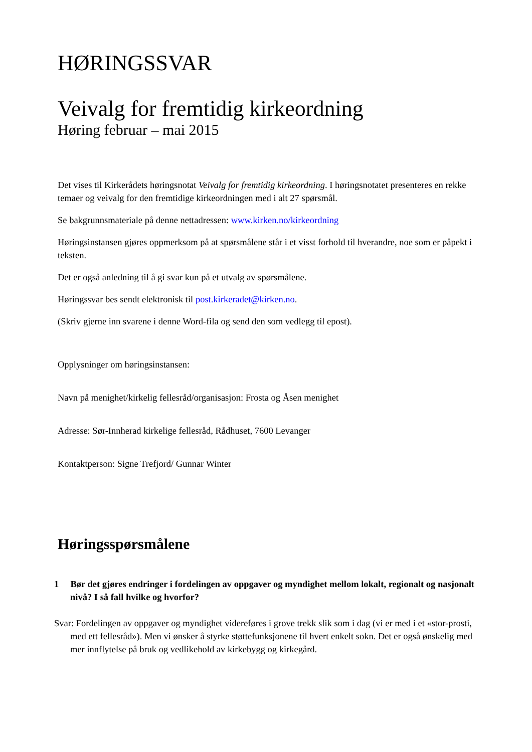HØRINGSSVAR
Veivalg for fremtidig kirkeordning
Høring februar – mai 2015
Det vises til Kirkerådets høringsnotat Veivalg for fremtidig kirkeordning. I høringsnotatet presenteres en rekke temaer og veivalg for den fremtidige kirkeordningen med i alt 27 spørsmål.
Se bakgrunnsmateriale på denne nettadressen: www.kirken.no/kirkeordning
Høringsinstansen gjøres oppmerksom på at spørsmålene står i et visst forhold til hverandre, noe som er påpekt i teksten.
Det er også anledning til å gi svar kun på et utvalg av spørsmålene.
Høringssvar bes sendt elektronisk til post.kirkeradet@kirken.no.
(Skriv gjerne inn svarene i denne Word-fila og send den som vedlegg til epost).
Opplysninger om høringsinstansen:
Navn på menighet/kirkelig fellesråd/organisasjon: Frosta og Åsen menighet
Adresse: Sør-Innherad kirkelige fellesråd, Rådhuset, 7600 Levanger
Kontaktperson: Signe Trefjord/ Gunnar Winter
Høringsspørsmålene
1 Bør det gjøres endringer i fordelingen av oppgaver og myndighet mellom lokalt, regionalt og nasjonalt nivå? I så fall hvilke og hvorfor?
Svar: Fordelingen av oppgaver og myndighet videreføres i grove trekk slik som i dag (vi er med i et «stor-prosti, med ett fellesråd»). Men vi ønsker å styrke støttefunksjonene til hvert enkelt sokn. Det er også ønskelig med mer innflytelse på bruk og vedlikehold av kirkebygg og kirkegård.